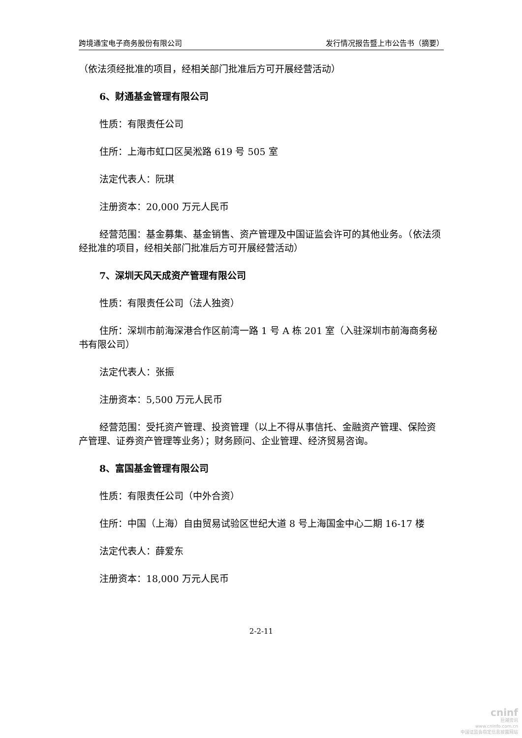跨境通宝电子商务股份有限公司 发行情况报告暨上市公告书（摘要）
（依法须经批准的项目，经相关部门批准后方可开展经营活动）
6、财通基金管理有限公司
性质：有限责任公司
住所：上海市虹口区吴淞路 619 号 505 室
法定代表人：阮琪
注册资本：20,000 万元人民币
经营范围：基金募集、基金销售、资产管理及中国证监会许可的其他业务。（依法须经批准的项目，经相关部门批准后方可开展经营活动）
7、深圳天风天成资产管理有限公司
性质：有限责任公司（法人独资）
住所：深圳市前海深港合作区前湾一路 1 号 A 栋 201 室（入驻深圳市前海商务秘书有限公司）
法定代表人：张振
注册资本：5,500 万元人民币
经营范围：受托资产管理、投资管理（以上不得从事信托、金融资产管理、保险资产管理、证券资产管理等业务）；财务顾问、企业管理、经济贸易咨询。
8、富国基金管理有限公司
性质：有限责任公司（中外合资）
住所：中国（上海）自由贸易试验区世纪大道 8 号上海国金中心二期 16-17 楼
法定代表人：薛爱东
注册资本：18,000 万元人民币
2-2-11
cninf
巨潮资讯
www.cninfo.com.cn
中国证监会指定信息披露网站